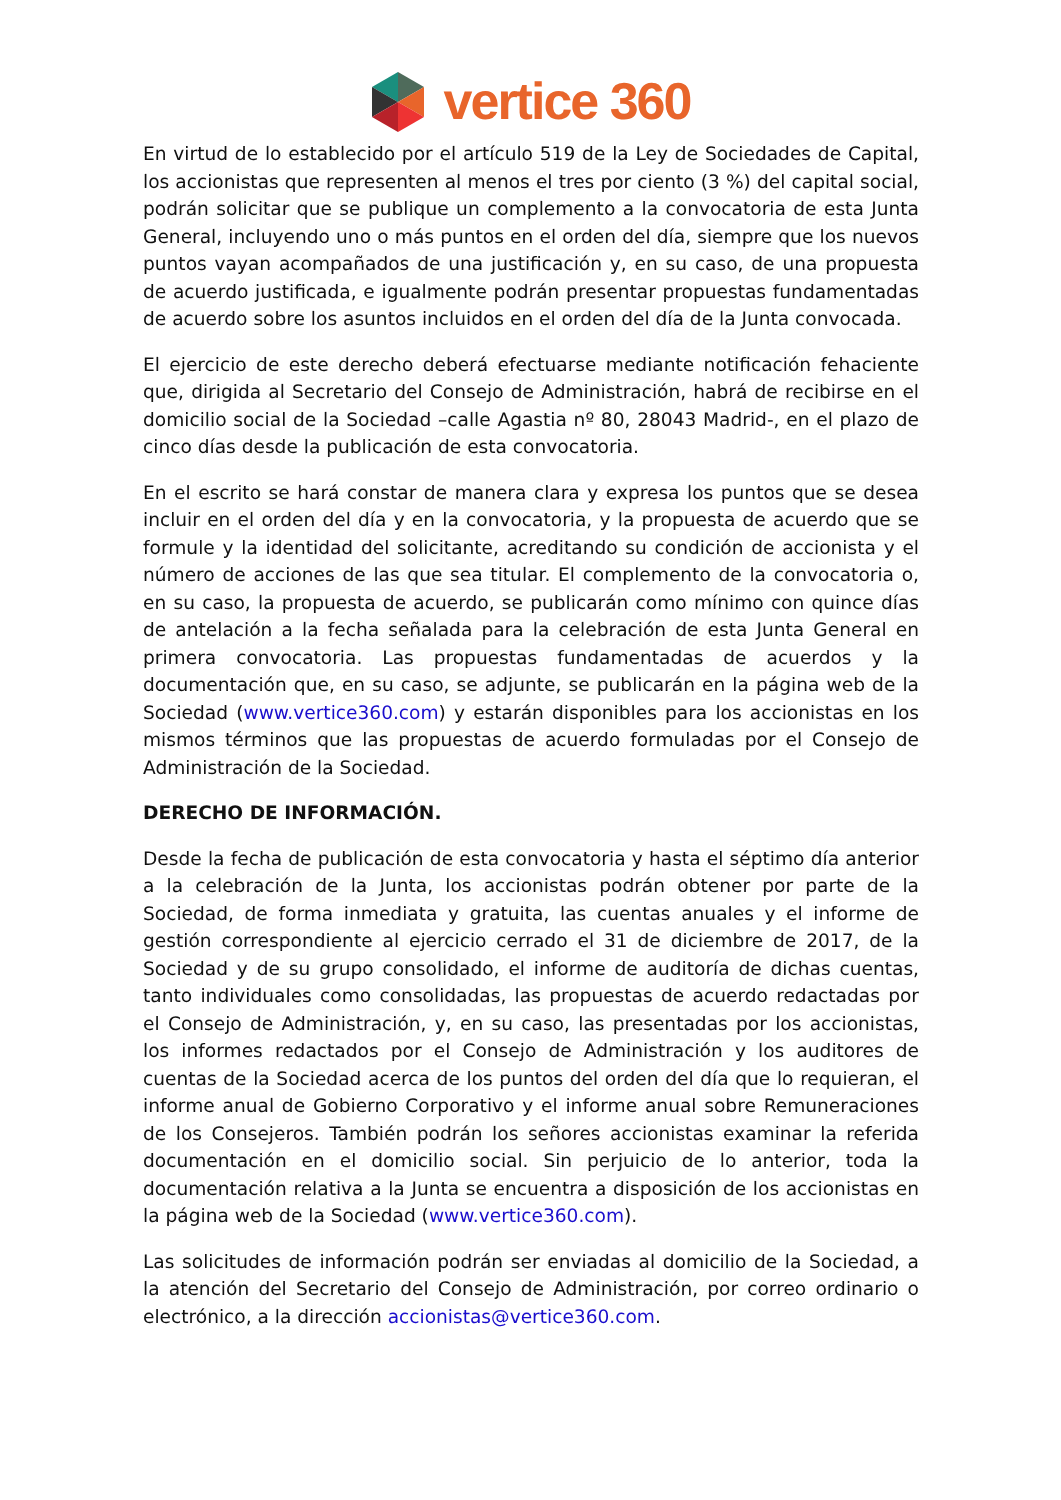vertice 360
En virtud de lo establecido por el artículo 519 de la Ley de Sociedades de Capital, los accionistas que representen al menos el tres por ciento (3 %) del capital social, podrán solicitar que se publique un complemento a la convocatoria de esta Junta General, incluyendo uno o más puntos en el orden del día, siempre que los nuevos puntos vayan acompañados de una justificación y, en su caso, de una propuesta de acuerdo justificada, e igualmente podrán presentar propuestas fundamentadas de acuerdo sobre los asuntos incluidos en el orden del día de la Junta convocada.
El ejercicio de este derecho deberá efectuarse mediante notificación fehaciente que, dirigida al Secretario del Consejo de Administración, habrá de recibirse en el domicilio social de la Sociedad –calle Agastia nº 80, 28043 Madrid-, en el plazo de cinco días desde la publicación de esta convocatoria.
En el escrito se hará constar de manera clara y expresa los puntos que se desea incluir en el orden del día y en la convocatoria, y la propuesta de acuerdo que se formule y la identidad del solicitante, acreditando su condición de accionista y el número de acciones de las que sea titular. El complemento de la convocatoria o, en su caso, la propuesta de acuerdo, se publicarán como mínimo con quince días de antelación a la fecha señalada para la celebración de esta Junta General en primera convocatoria. Las propuestas fundamentadas de acuerdos y la documentación que, en su caso, se adjunte, se publicarán en la página web de la Sociedad (www.vertice360.com) y estarán disponibles para los accionistas en los mismos términos que las propuestas de acuerdo formuladas por el Consejo de Administración de la Sociedad.
DERECHO DE INFORMACIÓN.
Desde la fecha de publicación de esta convocatoria y hasta el séptimo día anterior a la celebración de la Junta, los accionistas podrán obtener por parte de la Sociedad, de forma inmediata y gratuita, las cuentas anuales y el informe de gestión correspondiente al ejercicio cerrado el 31 de diciembre de 2017, de la Sociedad y de su grupo consolidado, el informe de auditoría de dichas cuentas, tanto individuales como consolidadas, las propuestas de acuerdo redactadas por el Consejo de Administración, y, en su caso, las presentadas por los accionistas, los informes redactados por el Consejo de Administración y los auditores de cuentas de la Sociedad acerca de los puntos del orden del día que lo requieran, el informe anual de Gobierno Corporativo y el informe anual sobre Remuneraciones de los Consejeros. También podrán los señores accionistas examinar la referida documentación en el domicilio social. Sin perjuicio de lo anterior, toda la documentación relativa a la Junta se encuentra a disposición de los accionistas en la página web de la Sociedad (www.vertice360.com).
Las solicitudes de información podrán ser enviadas al domicilio de la Sociedad, a la atención del Secretario del Consejo de Administración, por correo ordinario o electrónico, a la dirección accionistas@vertice360.com.